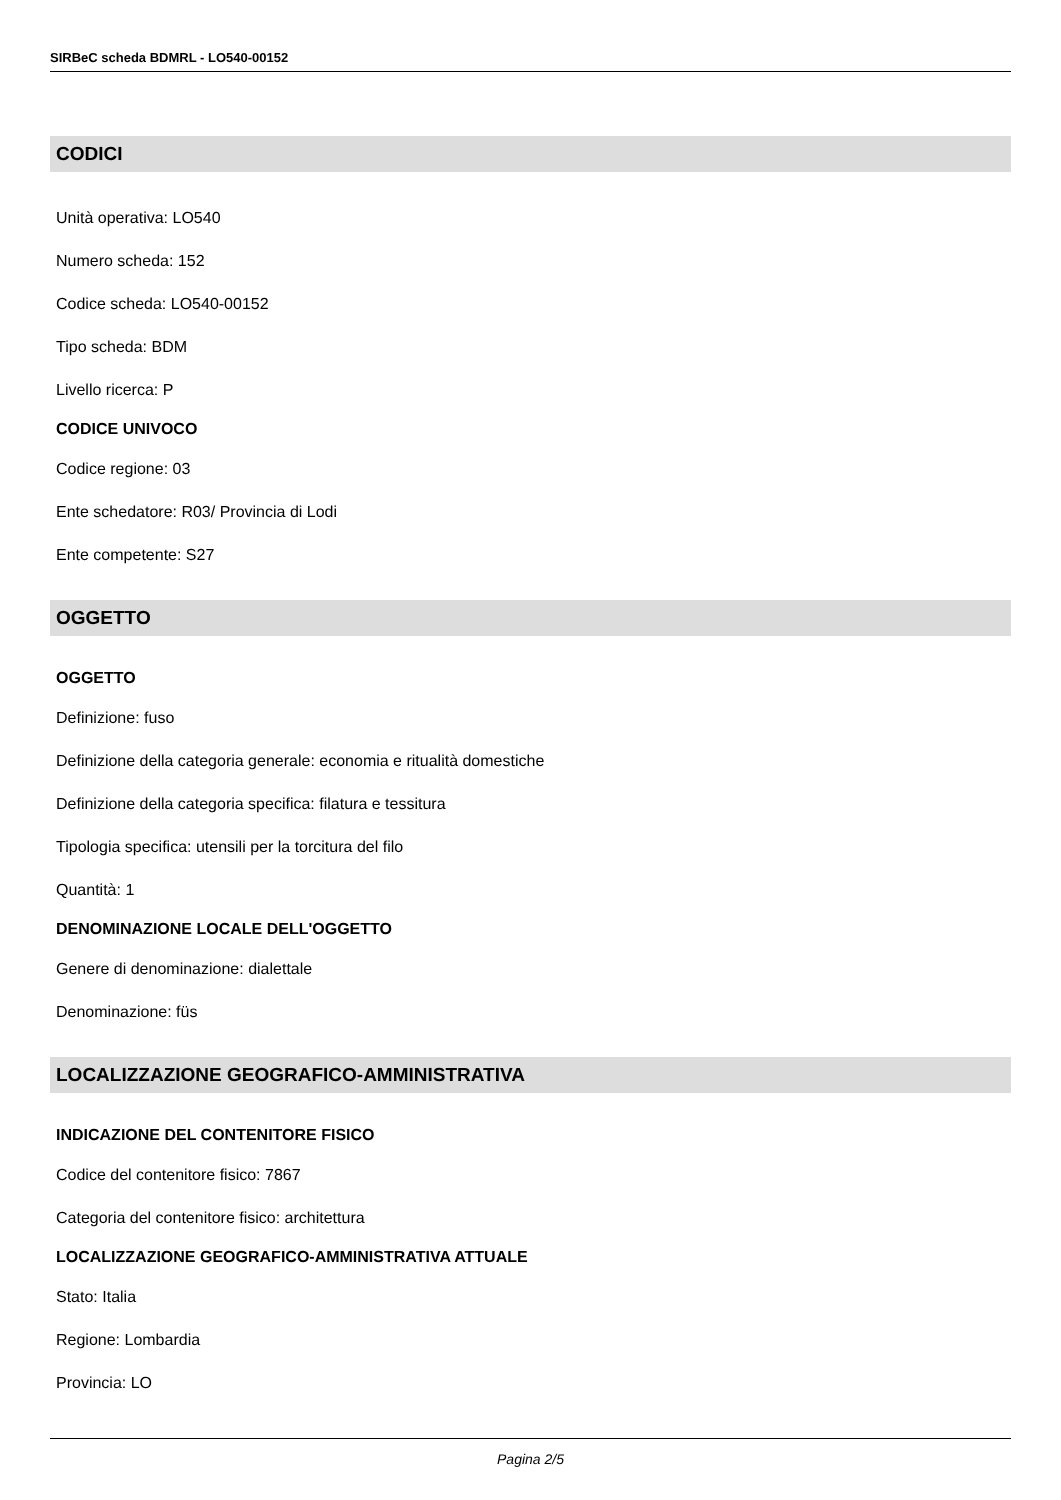SIRBeC scheda BDMRL - LO540-00152
CODICI
Unità operativa: LO540
Numero scheda: 152
Codice scheda: LO540-00152
Tipo scheda: BDM
Livello ricerca: P
CODICE UNIVOCO
Codice regione: 03
Ente schedatore: R03/ Provincia di Lodi
Ente competente: S27
OGGETTO
OGGETTO
Definizione: fuso
Definizione della categoria generale: economia e ritualità domestiche
Definizione della categoria specifica: filatura e tessitura
Tipologia specifica: utensili per la torcitura del filo
Quantità: 1
DENOMINAZIONE LOCALE DELL'OGGETTO
Genere di denominazione: dialettale
Denominazione: füs
LOCALIZZAZIONE GEOGRAFICO-AMMINISTRATIVA
INDICAZIONE DEL CONTENITORE FISICO
Codice del contenitore fisico: 7867
Categoria del contenitore fisico: architettura
LOCALIZZAZIONE GEOGRAFICO-AMMINISTRATIVA ATTUALE
Stato: Italia
Regione: Lombardia
Provincia: LO
Pagina 2/5